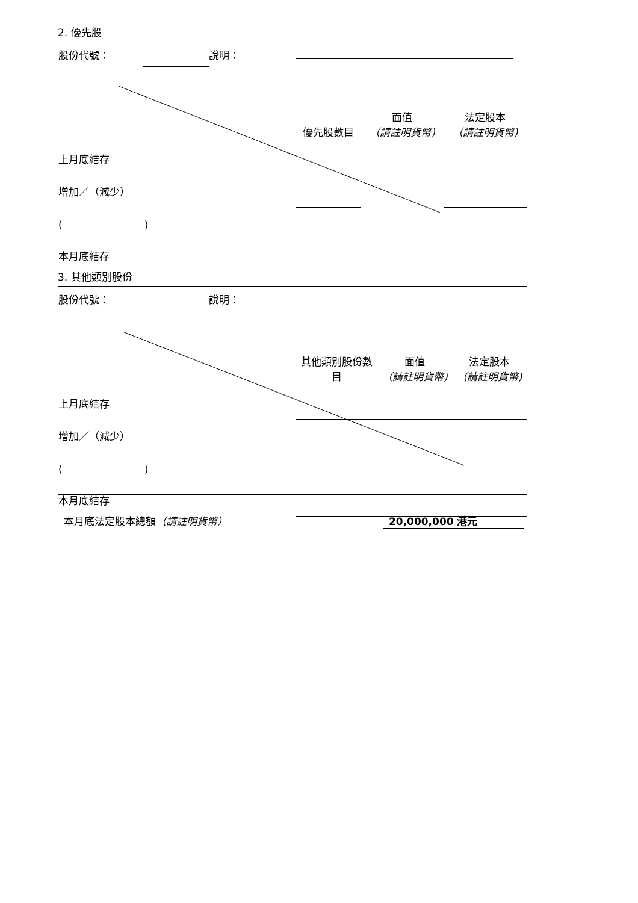2. 優先股
| 股份代號： | | 說明： | | | | |
| | | | 優先股數目 | 面值 （請註明貨幣) | 法定股本 （請註明貨幣) | |
| 上月底結存 | | | | | | |
| 增加／（減少） | | | | | | |
| ( ) | | | | | | |
| 本月底結存 | | | | | | |
3. 其他類別股份
| 股份代號： | | 說明： | | | | |
| | | | 其他類別股份數 目 | 面值 （請註明貨幣) | 法定股本 （請註明貨幣) | |
| 上月底結存 | | | | | | |
| 增加／（減少） | | | | | | |
| ( ) | | | | | | |
| 本月底結存 | | | | | | |
本月底法定股本總額（請註明貨幣） 20,000,000 港元